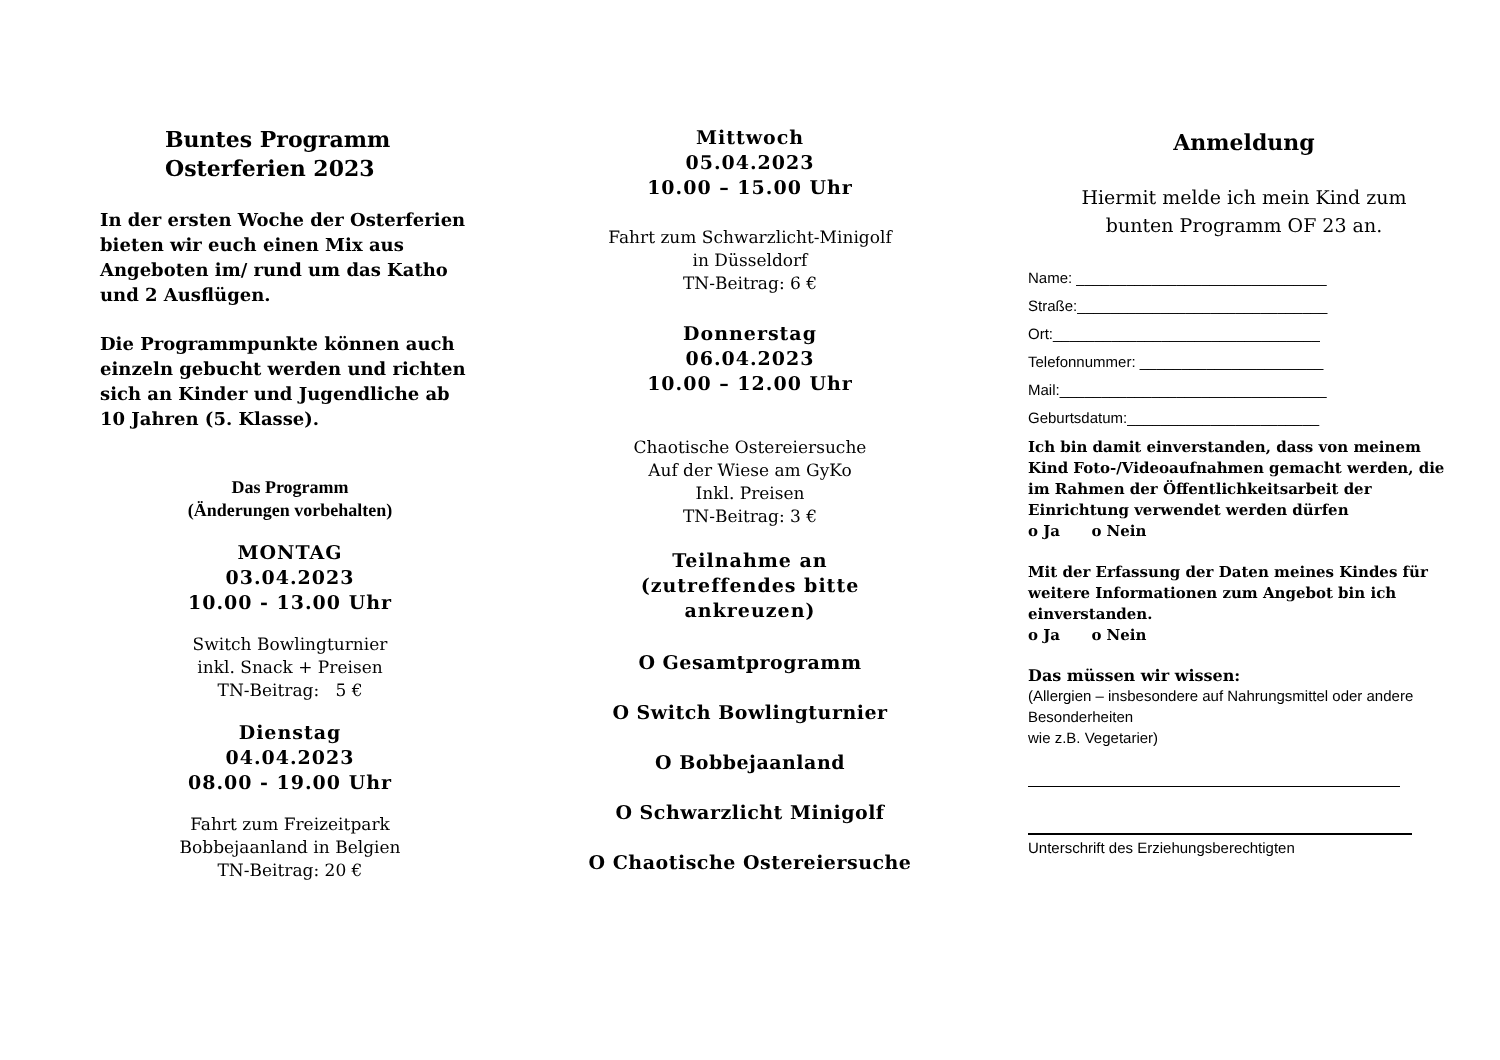Buntes Programm
Osterferien 2023
In der ersten Woche der Osterferien bieten wir euch einen Mix aus Angeboten im/ rund um das Katho und 2 Ausflügen.
Die Programmpunkte können auch einzeln gebucht werden und richten sich an Kinder und Jugendliche ab 10 Jahren (5. Klasse).
Das Programm
(Änderungen vorbehalten)
MONTAG
03.04.2023
10.00 - 13.00 Uhr
Switch Bowlingturnier
inkl. Snack + Preisen
TN-Beitrag: 5 €
Dienstag
04.04.2023
08.00 - 19.00 Uhr
Fahrt zum Freizeitpark
Bobbejaanland in Belgien
TN-Beitrag: 20 €
Mittwoch
05.04.2023
10.00 – 15.00 Uhr
Fahrt zum Schwarzlicht-Minigolf
in Düsseldorf
TN-Beitrag: 6 €
Donnerstag
06.04.2023
10.00 – 12.00 Uhr
Chaotische Ostereiersuche
Auf der Wiese am GyKo
Inkl. Preisen
TN-Beitrag: 3 €
Teilnahme an
(zutreffendes bitte
ankreuzen)
O Gesamtprogramm
O Switch Bowlingturnier
O Bobbejaanland
O Schwarzlicht Minigolf
O Chaotische Ostereiersuche
Anmeldung
Hiermit melde ich mein Kind zum
bunten Programm OF 23 an.
Name: ______________________________
Straße:______________________________
Ort:________________________________
Telefonnummer: ______________________
Mail:________________________________
Geburtsdatum:_______________________
Ich bin damit einverstanden, dass von meinem Kind Foto-/Videoaufnahmen gemacht werden, die im Rahmen der Öffentlichkeitsarbeit der Einrichtung verwendet werden dürfen
o Ja o Nein
Mit der Erfassung der Daten meines Kindes für weitere Informationen zum Angebot bin ich einverstanden.
o Ja o Nein
Das müssen wir wissen:
(Allergien – insbesondere auf Nahrungsmittel oder andere Besonderheiten
wie z.B. Vegetarier)
Unterschrift des Erziehungsberechtigten